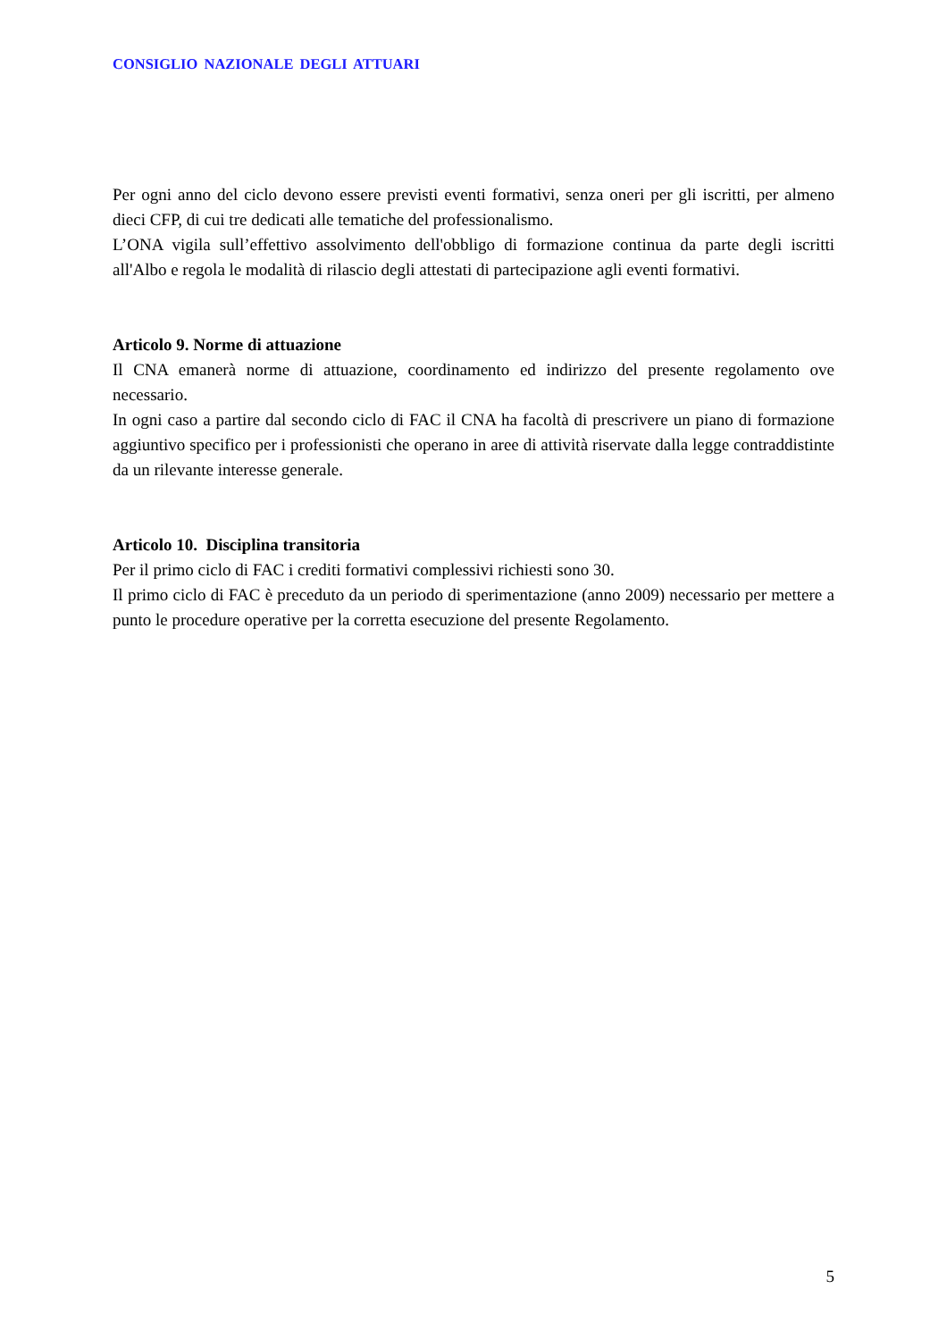CONSIGLIO NAZIONALE DEGLI ATTUARI
Per ogni anno del ciclo devono essere previsti eventi formativi, senza oneri per gli iscritti, per almeno dieci CFP, di cui tre dedicati alle tematiche del professionalismo.
L’ONA vigila sull’effettivo assolvimento dell'obbligo di formazione continua da parte degli iscritti all'Albo e regola le modalità di rilascio degli attestati di partecipazione agli eventi formativi.
Articolo 9. Norme di attuazione
Il CNA emanerà norme di attuazione, coordinamento ed indirizzo del presente regolamento ove necessario.
In ogni caso a partire dal secondo ciclo di FAC il CNA ha facoltà di prescrivere un piano di formazione aggiuntivo specifico per i professionisti che operano in aree di attività riservate dalla legge contraddistinte da un rilevante interesse generale.
Articolo 10. Disciplina transitoria
Per il primo ciclo di FAC i crediti formativi complessivi richiesti sono 30.
Il primo ciclo di FAC è preceduto da un periodo di sperimentazione (anno 2009) necessario per mettere a punto le procedure operative per la corretta esecuzione del presente Regolamento.
5